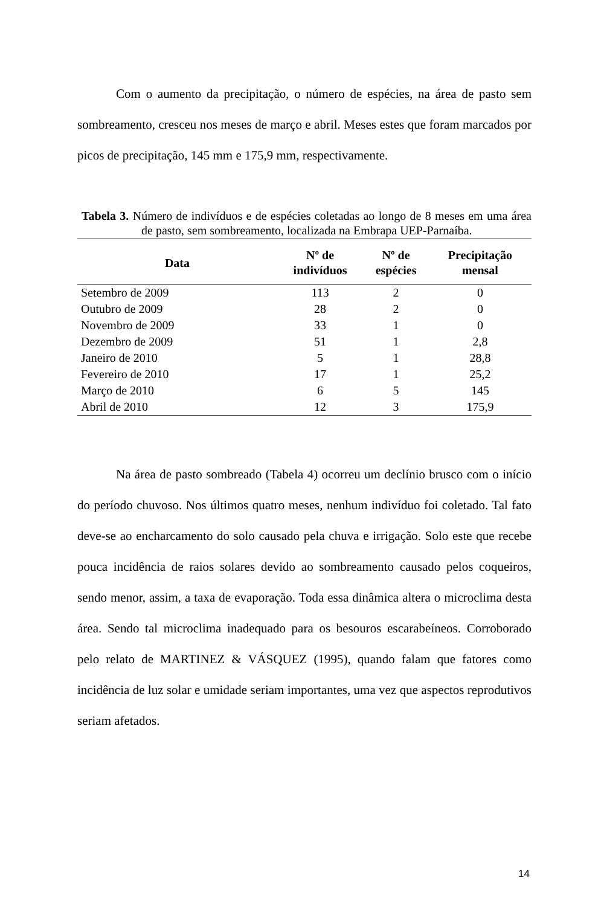Com o aumento da precipitação, o número de espécies, na área de pasto sem sombreamento, cresceu nos meses de março e abril. Meses estes que foram marcados por picos de precipitação, 145 mm e 175,9 mm, respectivamente.
Tabela 3. Número de indivíduos e de espécies coletadas ao longo de 8 meses em uma área de pasto, sem sombreamento, localizada na Embrapa UEP-Parnaíba.
| Data | Nº de indivíduos | Nº de espécies | Precipitação mensal |
| --- | --- | --- | --- |
| Setembro de 2009 | 113 | 2 | 0 |
| Outubro de 2009 | 28 | 2 | 0 |
| Novembro de 2009 | 33 | 1 | 0 |
| Dezembro de 2009 | 51 | 1 | 2,8 |
| Janeiro de 2010 | 5 | 1 | 28,8 |
| Fevereiro de 2010 | 17 | 1 | 25,2 |
| Março de 2010 | 6 | 5 | 145 |
| Abril de 2010 | 12 | 3 | 175,9 |
Na área de pasto sombreado (Tabela 4) ocorreu um declínio brusco com o início do período chuvoso. Nos últimos quatro meses, nenhum indivíduo foi coletado. Tal fato deve-se ao encharcamento do solo causado pela chuva e irrigação. Solo este que recebe pouca incidência de raios solares devido ao sombreamento causado pelos coqueiros, sendo menor, assim, a taxa de evaporação. Toda essa dinâmica altera o microclima desta área. Sendo tal microclima inadequado para os besouros escarabeíneos. Corroborado pelo relato de MARTINEZ & VÁSQUEZ (1995), quando falam que fatores como incidência de luz solar e umidade seriam importantes, uma vez que aspectos reprodutivos seriam afetados.
14